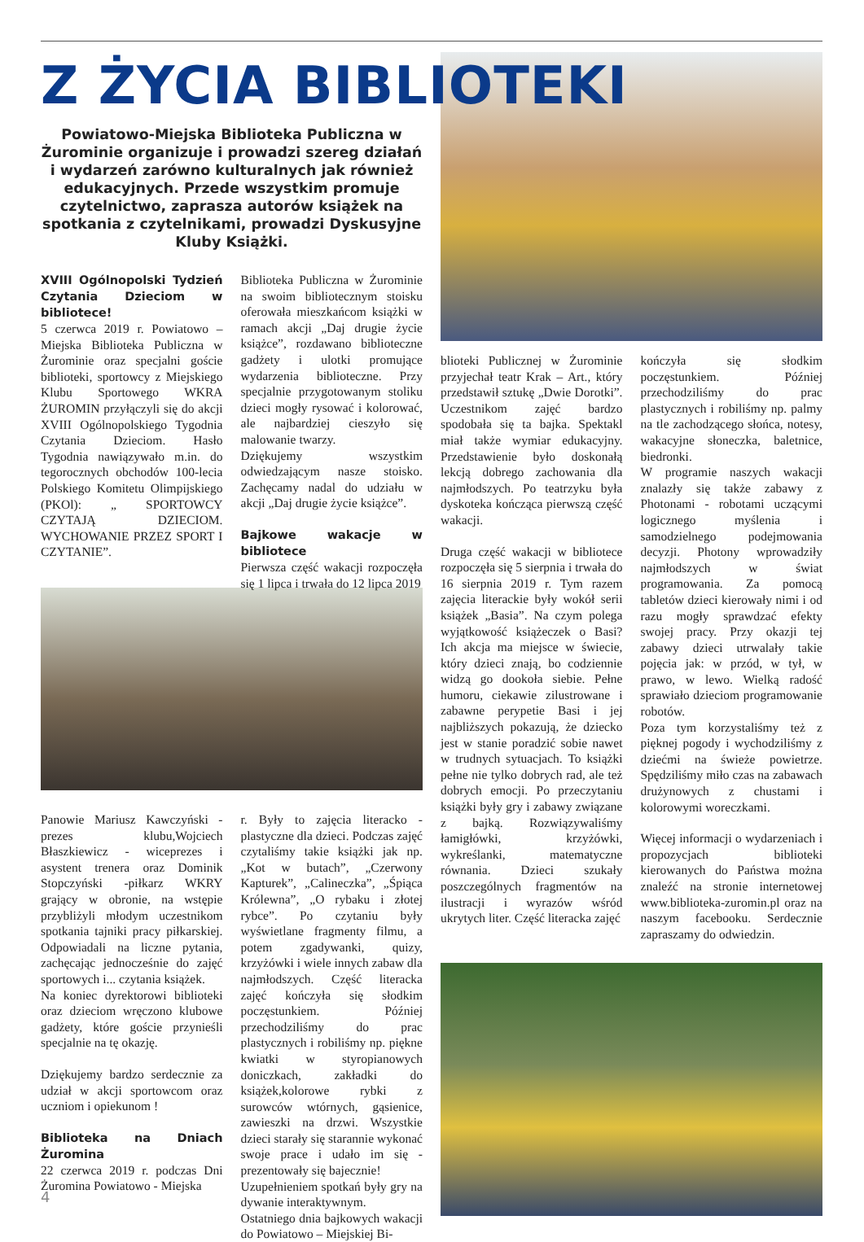Z ŻYCIA BIBLIOTEKI
Powiatowo-Miejska Biblioteka Publiczna w Żurominie organizuje i prowadzi szereg działań i wydarzeń zarówno kulturalnych jak również edukacyjnych. Przede wszystkim promuje czytelnictwo, zaprasza autorów książek na spotkania z czytelnikami, prowadzi Dyskusyjne Kluby Książki.
XVIII Ogólnopolski Tydzień Czytania Dzieciom w bibliotece!
5 czerwca 2019 r. Powiatowo – Miejska Biblioteka Publiczna w Żurominie oraz specjalni goście biblioteki, sportowcy z Miejskiego Klubu Sportowego WKRA ŻUROMIN przyłączyli się do akcji XVIII Ogólnopolskiego Tygodnia Czytania Dzieciom. Hasło Tygodnia nawiązywało m.in. do tegorocznych obchodów 100-lecia Polskiego Komitetu Olimpijskiego (PKOl): „ SPORTOWCY CZYTAJĄ DZIECIOM. WYCHOWANIE PRZEZ SPORT I CZYTANIE”.
Biblioteka Publiczna w Żurominie na swoim bibliotecznym stoisku oferowała mieszkańcom książki w ramach akcji „Daj drugie życie książce”, rozdawano biblioteczne gadżety i ulotki promujące wydarzenia biblioteczne. Przy specjalnie przygotowanym stoliku dzieci mogły rysować i kolorować, ale najbardziej cieszyło się malowanie twarzy.
Dziękujemy wszystkim odwiedzającym nasze stoisko. Zachęcamy nadal do udziału w akcji „Daj drugie życie książce”.
Bajkowe wakacje w bibliotece
Pierwsza część wakacji rozpoczęła się 1 lipca i trwała do 12 lipca 2019
Panowie Mariusz Kawczyński - prezes klubu,Wojciech Błaszkiewicz - wiceprezes i asystent trenera oraz Dominik Stopczyński -piłkarz WKRY grający w obronie, na wstępie przybliżyli młodym uczestnikom spotkania tajniki pracy piłkarskiej. Odpowiadali na liczne pytania, zachęcając jednocześnie do zajęć sportowych i... czytania książek.
Na koniec dyrektorowi biblioteki oraz dzieciom wręczono klubowe gadżety, które goście przynieśli specjalnie na tę okazję.
Dziękujemy bardzo serdecznie za udział w akcji sportowcom oraz uczniom i opiekunom !
Biblioteka na Dniach Żuromina
22 czerwca 2019 r. podczas Dni Żuromina Powiatowo - Miejska
r. Były to zajęcia literacko -plastyczne dla dzieci. Podczas zajęć czytaliśmy takie książki jak np. „Kot w butach”, „Czerwony Kapturek”, „Calineczka”, „Śpiąca Królewna”, „O rybaku i złotej rybce”. Po czytaniu były wyświetlane fragmenty filmu, a potem zgadywanki, quizy, krzyżówki i wiele innych zabaw dla najmłodszych. Część literacka zajęć kończyła się słodkim poczęstunkiem. Później przechodziliśmy do prac plastycznych i robiliśmy np. piękne kwiatki w styropianowych doniczkach, zakładki do książek,kolorowe rybki z surowców wtórnych, gąsienice, zawieszki na drzwi. Wszystkie dzieci starały się starannie wykonać swoje prace i udało im się - prezentowały się bajecznie!
Uzupełnieniem spotkań były gry na dywanie interaktywnym.
Ostatniego dnia bajkowych wakacji do Powiatowo – Miejskiej Bi-
blioteki Publicznej w Żurominie przyjechał teatr Krak – Art., który przedstawił sztukę „Dwie Dorotki”. Uczestnikom zajęć bardzo spodobała się ta bajka. Spektakl miał także wymiar edukacyjny. Przedstawienie było doskonałą lekcją dobrego zachowania dla najmłodszych. Po teatrzyku była dyskoteka kończąca pierwszą część wakacji.
Druga część wakacji w bibliotece rozpoczęła się 5 sierpnia i trwała do 16 sierpnia 2019 r. Tym razem zajęcia literackie były wokół serii książek „Basia”. Na czym polega wyjątkowość książeczek o Basi? Ich akcja ma miejsce w świecie, który dzieci znają, bo codziennie widzą go dookoła siebie. Pełne humoru, ciekawie zilustrowane i zabawne perypetie Basi i jej najbliższych pokazują, że dziecko jest w stanie poradzić sobie nawet w trudnych sytuacjach. To książki pełne nie tylko dobrych rad, ale też dobrych emocji. Po przeczytaniu książki były gry i zabawy związane z bajką. Rozwiązywaliśmy łamigłówki, krzyżówki, wykreślanki, matematyczne równania. Dzieci szukały poszczególnych fragmentów na ilustracji i wyrazów wśród ukrytych liter. Część literacka zajęć
kończyła się słodkim poczęstunkiem. Później przechodziliśmy do prac plastycznych i robiliśmy np. palmy na tle zachodzącego słońca, notesy, wakacyjne słoneczka, baletnice, biedronki.
W programie naszych wakacji znalazły się także zabawy z Photonami - robotami uczącymi logicznego myślenia i samodzielnego podejmowania decyzji. Photony wprowadziły najmłodszych w świat programowania. Za pomocą tabletów dzieci kierowały nimi i od razu mogły sprawdzać efekty swojej pracy. Przy okazji tej zabawy dzieci utrwalały takie pojęcia jak: w przód, w tył, w prawo, w lewo. Wielką radość sprawiało dzieciom programowanie robotów.
Poza tym korzystaliśmy też z pięknej pogody i wychodziliśmy z dziećmi na świeże powietrze. Spędziliśmy miło czas na zabawach drużynowych z chustami i kolorowymi woreczkami.
Więcej informacji o wydarzeniach i propozycjach biblioteki kierowanych do Państwa można znaleźć na stronie internetowej www.biblioteka-zuromin.pl oraz na naszym facebooku. Serdecznie zapraszamy do odwiedzin.
4